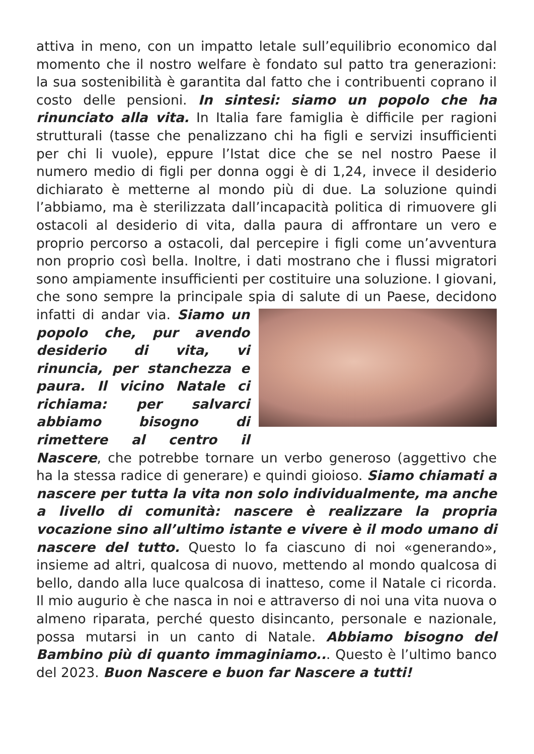attiva in meno, con un impatto letale sull’equilibrio economico dal momento che il nostro welfare è fondato sul patto tra generazioni: la sua sostenibilità è garantita dal fatto che i contribuenti coprano il costo delle pensioni. In sintesi: siamo un popolo che ha rinunciato alla vita. In Italia fare famiglia è difficile per ragioni strutturali (tasse che penalizzano chi ha figli e servizi insufficienti per chi li vuole), eppure l’Istat dice che se nel nostro Paese il numero medio di figli per donna oggi è di 1,24, invece il desiderio dichiarato è metterne al mondo più di due. La soluzione quindi l’abbiamo, ma è sterilizzata dall’incapacità politica di rimuovere gli ostacoli al desiderio di vita, dalla paura di affrontare un vero e proprio percorso a ostacoli, dal percepire i figli come un’avventura non proprio così bella. Inoltre, i dati mostrano che i flussi migratori sono ampiamente insufficienti per costituire una soluzione. I giovani, che sono sempre la principale spia di salute di un
Paese, decidono infatti di andar via. Siamo un popolo che, pur avendo desiderio di vita, vi rinuncia, per stanchezza e paura. Il vicino Natale ci richiama: per salvarci abbiamo bisogno di rimettere al centro il Nascere, che potrebbe tornare un verbo generoso (aggettivo che ha la stessa radice di generare) e quindi gioioso. Siamo chiamati a nascere per tutta la vita non solo individualmente, ma anche a livello di comunità: nascere è realizzare la propria vocazione sino all’ultimo istante e vivere è il modo umano di nascere del tutto. Questo lo fa ciascuno di noi «generando», insieme ad altri, qualcosa di nuovo, mettendo al mondo qualcosa di bello, dando alla luce qualcosa di inatteso, come il Natale ci ricorda. Il mio augurio è che nasca in noi e attraverso di noi una vita nuova o almeno riparata, perché questo disincanto, personale e nazionale, possa mutarsi in un canto di Natale. Abbiamo bisogno del Bambino più di quanto immaginiamo... Questo è l’ultimo banco del 2023. Buon Nascere e buon far Nascere a tutti!